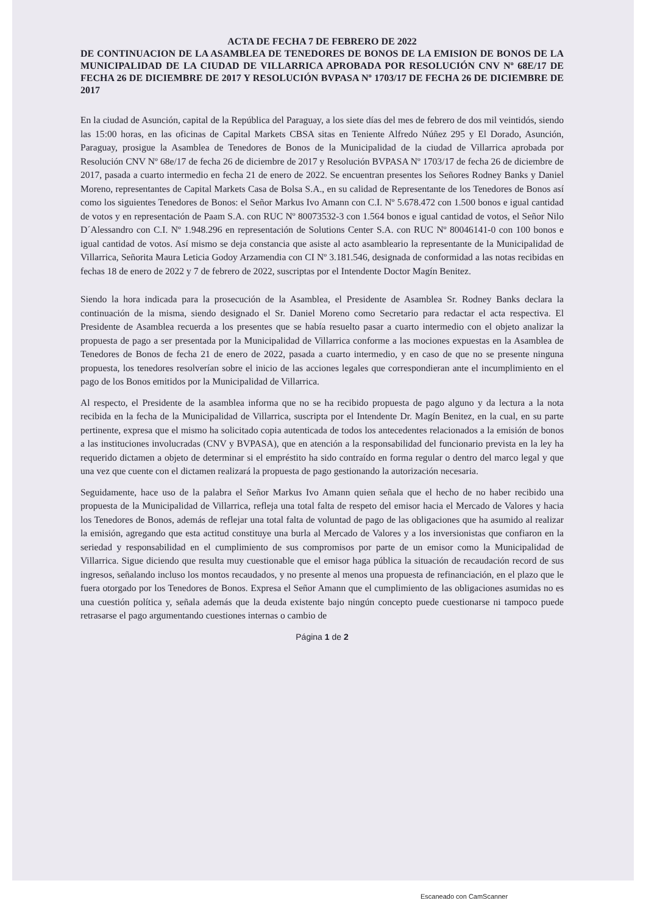ACTA DE FECHA 7 DE FEBRERO DE 2022
DE CONTINUACION DE LA ASAMBLEA DE TENEDORES DE BONOS DE LA EMISION DE BONOS DE LA MUNICIPALIDAD DE LA CIUDAD DE VILLARRICA APROBADA POR RESOLUCIÓN CNV Nº 68E/17 DE FECHA 26 DE DICIEMBRE DE 2017 Y RESOLUCIÓN BVPASA Nº 1703/17 DE FECHA 26 DE DICIEMBRE DE 2017
En la ciudad de Asunción, capital de la República del Paraguay, a los siete días del mes de febrero de dos mil veintidós, siendo las 15:00 horas, en las oficinas de Capital Markets CBSA sitas en Teniente Alfredo Núñez 295 y El Dorado, Asunción, Paraguay, prosigue la Asamblea de Tenedores de Bonos de la Municipalidad de la ciudad de Villarrica aprobada por Resolución CNV Nº 68e/17 de fecha 26 de diciembre de 2017 y Resolución BVPASA Nº 1703/17 de fecha 26 de diciembre de 2017, pasada a cuarto intermedio en fecha 21 de enero de 2022. Se encuentran presentes los Señores Rodney Banks y Daniel Moreno, representantes de Capital Markets Casa de Bolsa S.A., en su calidad de Representante de los Tenedores de Bonos así como los siguientes Tenedores de Bonos: el Señor Markus Ivo Amann con C.I. Nº 5.678.472 con 1.500 bonos e igual cantidad de votos y en representación de Paam S.A. con RUC Nº 80073532-3 con 1.564 bonos e igual cantidad de votos, el Señor Nilo D´Alessandro con C.I. Nº 1.948.296 en representación de Solutions Center S.A. con RUC Nº 80046141-0 con 100 bonos e igual cantidad de votos. Así mismo se deja constancia que asiste al acto asambleario la representante de la Municipalidad de Villarrica, Señorita Maura Leticia Godoy Arzamendia con CI Nº 3.181.546, designada de conformidad a las notas recibidas en fechas 18 de enero de 2022 y 7 de febrero de 2022, suscriptas por el Intendente Doctor Magín Benitez.
Siendo la hora indicada para la prosecución de la Asamblea, el Presidente de Asamblea Sr. Rodney Banks declara la continuación de la misma, siendo designado el Sr. Daniel Moreno como Secretario para redactar el acta respectiva. El Presidente de Asamblea recuerda a los presentes que se había resuelto pasar a cuarto intermedio con el objeto analizar la propuesta de pago a ser presentada por la Municipalidad de Villarrica conforme a las mociones expuestas en la Asamblea de Tenedores de Bonos de fecha 21 de enero de 2022, pasada a cuarto intermedio, y en caso de que no se presente ninguna propuesta, los tenedores resolverían sobre el inicio de las acciones legales que correspondieran ante el incumplimiento en el pago de los Bonos emitidos por la Municipalidad de Villarrica.
Al respecto, el Presidente de la asamblea informa que no se ha recibido propuesta de pago alguno y da lectura a la nota recibida en la fecha de la Municipalidad de Villarrica, suscripta por el Intendente Dr. Magín Benitez, en la cual, en su parte pertinente, expresa que el mismo ha solicitado copia autenticada de todos los antecedentes relacionados a la emisión de bonos a las instituciones involucradas (CNV y BVPASA), que en atención a la responsabilidad del funcionario prevista en la ley ha requerido dictamen a objeto de determinar si el empréstito ha sido contraído en forma regular o dentro del marco legal y que una vez que cuente con el dictamen realizará la propuesta de pago gestionando la autorización necesaria.
Seguidamente, hace uso de la palabra el Señor Markus Ivo Amann quien señala que el hecho de no haber recibido una propuesta de la Municipalidad de Villarrica, refleja una total falta de respeto del emisor hacia el Mercado de Valores y hacia los Tenedores de Bonos, además de reflejar una total falta de voluntad de pago de las obligaciones que ha asumido al realizar la emisión, agregando que esta actitud constituye una burla al Mercado de Valores y a los inversionistas que confiaron en la seriedad y responsabilidad en el cumplimiento de sus compromisos por parte de un emisor como la Municipalidad de Villarrica. Sigue diciendo que resulta muy cuestionable que el emisor haga pública la situación de recaudación record de sus ingresos, señalando incluso los montos recaudados, y no presente al menos una propuesta de refinanciación, en el plazo que le fuera otorgado por los Tenedores de Bonos. Expresa el Señor Amann que el cumplimiento de las obligaciones asumidas no es una cuestión política y, señala además que la deuda existente bajo ningún concepto puede cuestionarse ni tampoco puede retrasarse el pago argumentando cuestiones internas o cambio de
Página 1 de 2
Escaneado con CamScanner